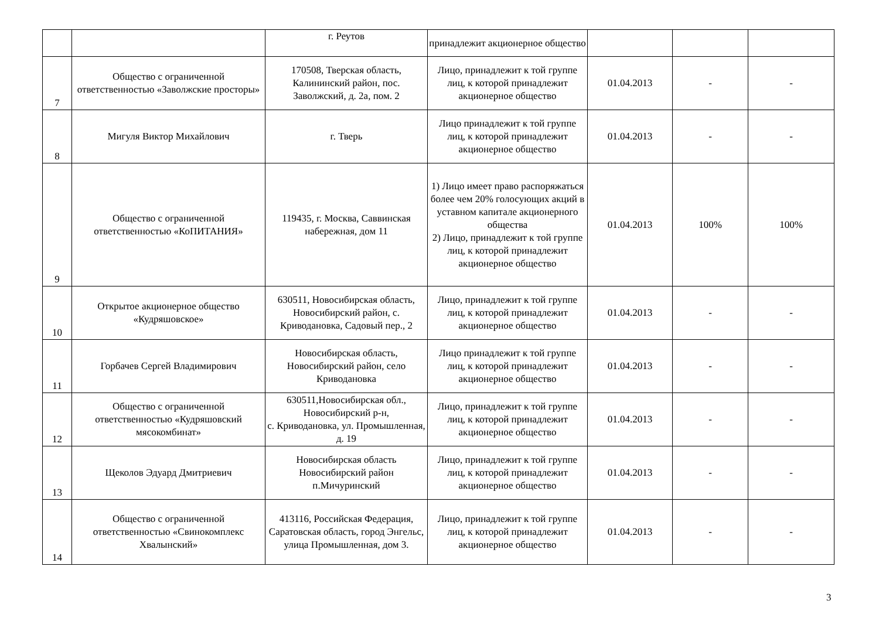| | | г. Реутов | принадлежит акционерное общество | | | |
| 7 | Общество с ограниченной ответственностью «Заволжские просторы» | 170508, Тверская область, Калининский район, пос. Заволжский, д. 2а, пом. 2 | Лицо, принадлежит к той группе лиц, к которой принадлежит акционерное общество | 01.04.2013 | - | - |
| 8 | Мигуля Виктор Михайлович | г. Тверь | Лицо принадлежит к той группе лиц, к которой принадлежит акционерное общество | 01.04.2013 | - | - |
| 9 | Общество с ограниченной ответственностью «КоПИТАНИЯ» | 119435, г. Москва, Саввинская набережная, дом 11 | 1) Лицо имеет право распоряжаться более чем 20% голосующих акций в уставном капитале акционерного общества 2) Лицо, принадлежит к той группе лиц, к которой принадлежит акционерное общество | 01.04.2013 | 100% | 100% |
| 10 | Открытое акционерное общество «Кудряшовское» | 630511, Новосибирская область, Новосибирский район, с. Криводановка, Садовый пер., 2 | Лицо, принадлежит к той группе лиц, к которой принадлежит акционерное общество | 01.04.2013 | - | - |
| 11 | Горбачев Сергей Владимирович | Новосибирская область, Новосибирский район, село Криводановка | Лицо принадлежит к той группе лиц, к которой принадлежит акционерное общество | 01.04.2013 | - | - |
| 12 | Общество с ограниченной ответственностью «Кудряшовский мясокомбинат» | 630511,Новосибирская обл., Новосибирский р-н, с. Криводановка, ул. Промышленная, д. 19 | Лицо, принадлежит к той группе лиц, к которой принадлежит акционерное общество | 01.04.2013 | - | - |
| 13 | Щеколов Эдуард Дмитриевич | Новосибирская область Новосибирский район п.Мичуринский | Лицо, принадлежит к той группе лиц, к которой принадлежит акционерное общество | 01.04.2013 | - | - |
| 14 | Общество с ограниченной ответственностью «Свинокомплекс Хвалынский» | 413116, Российская Федерация, Саратовская область, город Энгельс, улица Промышленная, дом 3. | Лицо, принадлежит к той группе лиц, к которой принадлежит акционерное общество | 01.04.2013 | - | - |
3